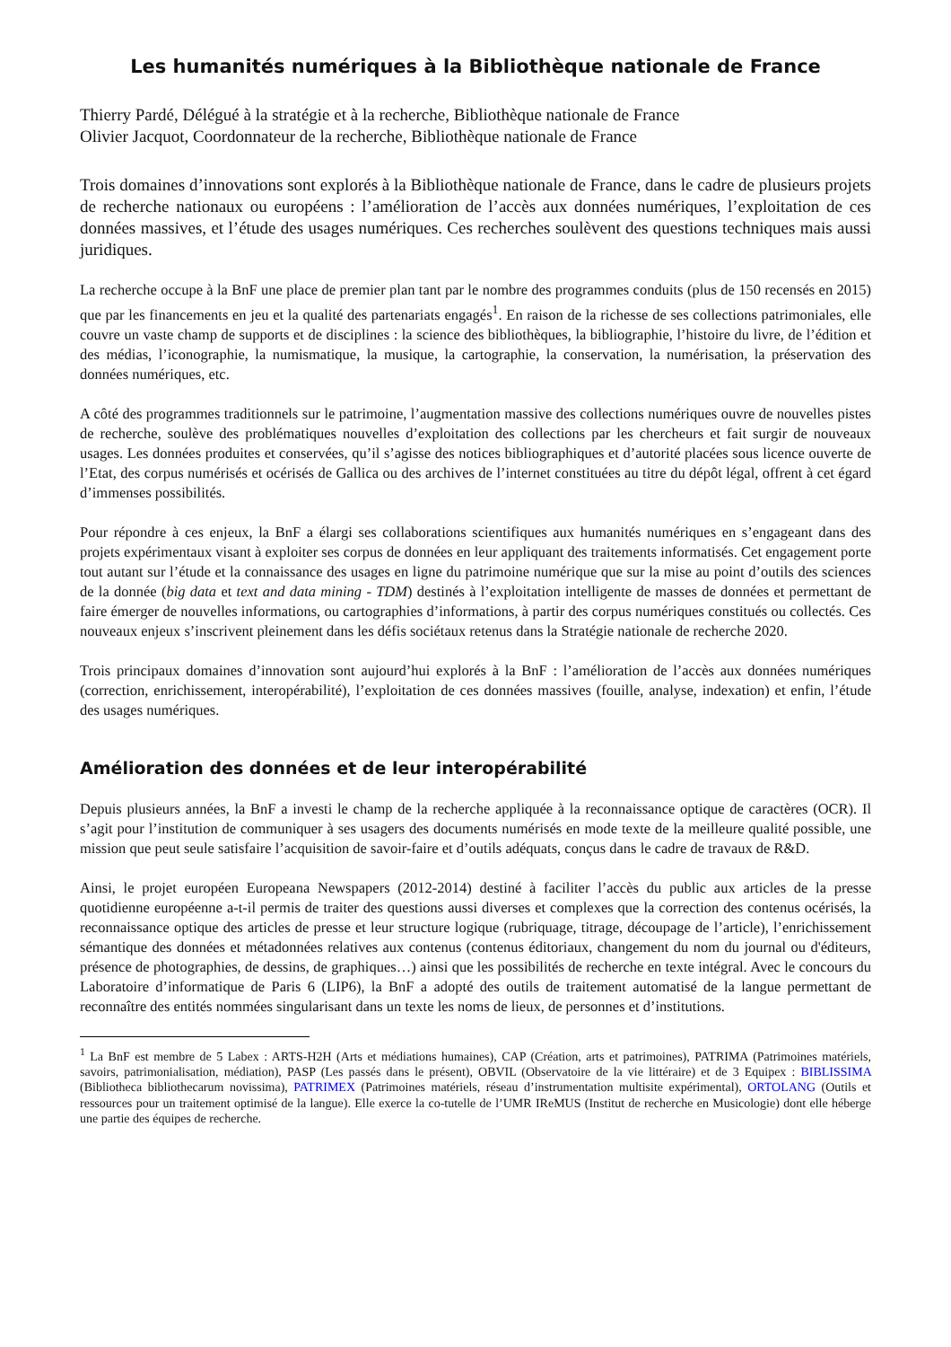Les humanités numériques à la Bibliothèque nationale de France
Thierry Pardé, Délégué à la stratégie et à la recherche, Bibliothèque nationale de France
Olivier Jacquot, Coordonnateur de la recherche, Bibliothèque nationale de France
Trois domaines d’innovations sont explorés à la Bibliothèque nationale de France, dans le cadre de plusieurs projets de recherche nationaux ou européens : l’amélioration de l’accès aux données numériques, l’exploitation de ces données massives, et l’étude des usages numériques. Ces recherches soulèvent des questions techniques mais aussi juridiques.
La recherche occupe à la BnF une place de premier plan tant par le nombre des programmes conduits (plus de 150 recensés en 2015) que par les financements en jeu et la qualité des partenariats engagés<sup>1</sup>. En raison de la richesse de ses collections patrimoniales, elle couvre un vaste champ de supports et de disciplines : la science des bibliothèques, la bibliographie, l’histoire du livre, de l’édition et des médias, l’iconographie, la numismatique, la musique, la cartographie, la conservation, la numérisation, la préservation des données numériques, etc.
A côté des programmes traditionnels sur le patrimoine, l’augmentation massive des collections numériques ouvre de nouvelles pistes de recherche, soulève des problématiques nouvelles d’exploitation des collections par les chercheurs et fait surgir de nouveaux usages. Les données produites et conservées, qu’il s’agisse des notices bibliographiques et d’autorité placées sous licence ouverte de l’Etat, des corpus numérisés et océrisés de Gallica ou des archives de l’internet constituées au titre du dépôt légal, offrent à cet égard d’immenses possibilités.
Pour répondre à ces enjeux, la BnF a élargi ses collaborations scientifiques aux humanités numériques en s’engageant dans des projets expérimentaux visant à exploiter ses corpus de données en leur appliquant des traitements informatisés. Cet engagement porte tout autant sur l’étude et la connaissance des usages en ligne du patrimoine numérique que sur la mise au point d’outils des sciences de la donnée (big data et text and data mining - TDM) destinés à l’exploitation intelligente de masses de données et permettant de faire émerger de nouvelles informations, ou cartographies d’informations, à partir des corpus numériques constitués ou collectés. Ces nouveaux enjeux s’inscrivent pleinement dans les défis sociétaux retenus dans la Stratégie nationale de recherche 2020.
Trois principaux domaines d’innovation sont aujourd’hui explorés à la BnF : l’amélioration de l’accès aux données numériques (correction, enrichissement, interopérabilité), l’exploitation de ces données massives (fouille, analyse, indexation) et enfin, l’étude des usages numériques.
Amélioration des données et de leur interopérabilité
Depuis plusieurs années, la BnF a investi le champ de la recherche appliquée à la reconnaissance optique de caractères (OCR). Il s’agit pour l’institution de communiquer à ses usagers des documents numérisés en mode texte de la meilleure qualité possible, une mission que peut seule satisfaire l’acquisition de savoir-faire et d’outils adéquats, conçus dans le cadre de travaux de R&D.
Ainsi, le projet européen Europeana Newspapers (2012-2014) destiné à faciliter l’accès du public aux articles de la presse quotidienne européenne a-t-il permis de traiter des questions aussi diverses et complexes que la correction des contenus océrisés, la reconnaissance optique des articles de presse et leur structure logique (rubriquage, titrage, découpage de l’article), l’enrichissement sémantique des données et métadonnées relatives aux contenus (contenus éditoriaux, changement du nom du journal ou d'éditeurs, présence de photographies, de dessins, de graphiques…) ainsi que les possibilités de recherche en texte intégral. Avec le concours du Laboratoire d’informatique de Paris 6 (LIP6), la BnF a adopté des outils de traitement automatisé de la langue permettant de reconnaître des entités nommées singularisant dans un texte les noms de lieux, de personnes et d’institutions.
<sup>1</sup> La BnF est membre de 5 Labex : ARTS-H2H (Arts et médiations humaines), CAP (Création, arts et patrimoines), PATRIMA (Patrimoines matériels, savoirs, patrimonialisation, médiation), PASP (Les passés dans le présent), OBVIL (Observatoire de la vie littéraire) et de 3 Equipex : BIBLISSIMA (Bibliotheca bibliothecarum novissima), PATRIMEX (Patrimoines matériels, réseau d’instrumentation multisite expérimental), ORTOLANG (Outils et ressources pour un traitement optimisé de la langue). Elle exerce la co-tutelle de l’UMR IReMUS (Institut de recherche en Musicologie) dont elle héberge une partie des équipes de recherche.